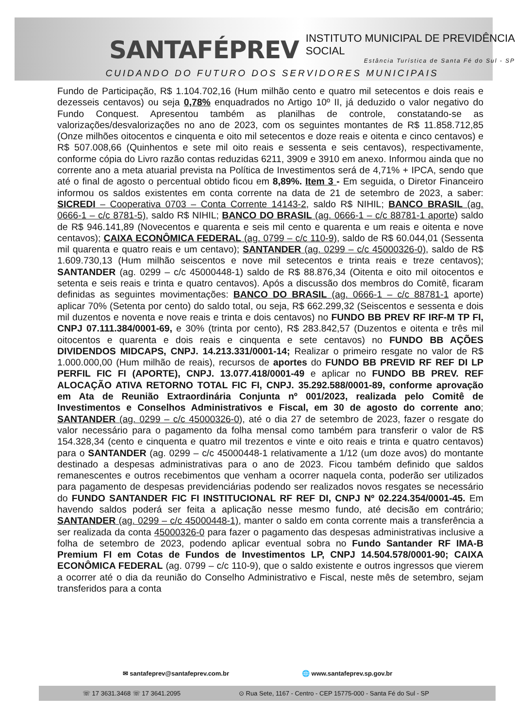SANTAFÉPREV INSTITUTO MUNICIPAL DE PREVIDÊNCIA SOCIAL
Estância Turística de Santa Fé do Sul - SP
CUIDANDO DO FUTURO DOS SERVIDORES MUNICIPAIS
Fundo de Participação, R$ 1.104.702,16 (Hum milhão cento e quatro mil setecentos e dois reais e dezesseis centavos) ou seja 0,78% enquadrados no Artigo 10º II, já deduzido o valor negativo do Fundo Conquest. Apresentou também as planilhas de controle, constatando-se as valorizações/desvalorizações no ano de 2023, com os seguintes montantes de R$ 11.858.712,85 (Onze milhões oitocentos e cinquenta e oito mil setecentos e doze reais e oitenta e cinco centavos) e R$ 507.008,66 (Quinhentos e sete mil oito reais e sessenta e seis centavos), respectivamente, conforme cópia do Livro razão contas reduzidas 6211, 3909 e 3910 em anexo. Informou ainda que no corrente ano a meta atuarial prevista na Política de Investimentos será de 4,71% + IPCA, sendo que até o final de agosto o percentual obtido ficou em 8,89%. Item 3 - Em seguida, o Diretor Financeiro informou os saldos existentes em conta corrente na data de 21 de setembro de 2023, a saber: SICREDI – Cooperativa 0703 – Conta Corrente 14143-2, saldo R$ NIHIL; BANCO BRASIL (ag. 0666-1 – c/c 8781-5), saldo R$ NIHIL; BANCO DO BRASIL (ag. 0666-1 – c/c 88781-1 aporte) saldo de R$ 946.141,89 (Novecentos e quarenta e seis mil cento e quarenta e um reais e oitenta e nove centavos); CAIXA ECONÔMICA FEDERAL (ag. 0799 – c/c 110-9), saldo de R$ 60.044,01 (Sessenta mil quarenta e quatro reais e um centavo); SANTANDER (ag. 0299 – c/c 45000326-0), saldo de R$ 1.609.730,13 (Hum milhão seiscentos e nove mil setecentos e trinta reais e treze centavos); SANTANDER (ag. 0299 – c/c 45000448-1) saldo de R$ 88.876,34 (Oitenta e oito mil oitocentos e setenta e seis reais e trinta e quatro centavos). Após a discussão dos membros do Comitê, ficaram definidas as seguintes movimentações: BANCO DO BRASIL (ag. 0666-1 – c/c 88781-1 aporte) aplicar 70% (Setenta por cento) do saldo total, ou seja, R$ 662.299,32 (Seiscentos e sessenta e dois mil duzentos e noventa e nove reais e trinta e dois centavos) no FUNDO BB PREV RF IRF-M TP FI, CNPJ 07.111.384/0001-69, e 30% (trinta por cento), R$ 283.842,57 (Duzentos e oitenta e três mil oitocentos e quarenta e dois reais e cinquenta e sete centavos) no FUNDO BB AÇÕES DIVIDENDOS MIDCAPS, CNPJ. 14.213.331/0001-14; Realizar o primeiro resgate no valor de R$ 1.000.000,00 (Hum milhão de reais), recursos de aportes do FUNDO BB PREVID RF REF DI LP PERFIL FIC FI (APORTE), CNPJ. 13.077.418/0001-49 e aplicar no FUNDO BB PREV. REF ALOCAÇÃO ATIVA RETORNO TOTAL FIC FI, CNPJ. 35.292.588/0001-89, conforme aprovação em Ata de Reunião Extraordinária Conjunta nº 001/2023, realizada pelo Comitê de Investimentos e Conselhos Administrativos e Fiscal, em 30 de agosto do corrente ano; SANTANDER (ag. 0299 – c/c 45000326-0), até o dia 27 de setembro de 2023, fazer o resgate do valor necessário para o pagamento da folha mensal como também para transferir o valor de R$ 154.328,34 (cento e cinquenta e quatro mil trezentos e vinte e oito reais e trinta e quatro centavos) para o SANTANDER (ag. 0299 – c/c 45000448-1 relativamente a 1/12 (um doze avos) do montante destinado a despesas administrativas para o ano de 2023. Ficou também definido que saldos remanescentes e outros recebimentos que venham a ocorrer naquela conta, poderão ser utilizados para pagamento de despesas previdenciárias podendo ser realizados novos resgates se necessário do FUNDO SANTANDER FIC FI INSTITUCIONAL RF REF DI, CNPJ Nº 02.224.354/0001-45. Em havendo saldos poderá ser feita a aplicação nesse mesmo fundo, até decisão em contrário; SANTANDER (ag. 0299 – c/c 45000448-1), manter o saldo em conta corrente mais a transferência a ser realizada da conta 45000326-0 para fazer o pagamento das despesas administrativas inclusive a folha de setembro de 2023, podendo aplicar eventual sobra no Fundo Santander RF IMA-B Premium FI em Cotas de Fundos de Investimentos LP, CNPJ 14.504.578/0001-90; CAIXA ECONÔMICA FEDERAL (ag. 0799 – c/c 110-9), que o saldo existente e outros ingressos que vierem a ocorrer até o dia da reunião do Conselho Administrativo e Fiscal, neste mês de setembro, sejam transferidos para a conta
✉ santafeprev@santafeprev.com.br 🌐 www.santafeprev.sp.gov.br
☏ 17 3631.3468 ☏ 17 3641.2095 ⊙ Rua Sete, 1167 - Centro - CEP 15775-000 - Santa Fé do Sul - SP